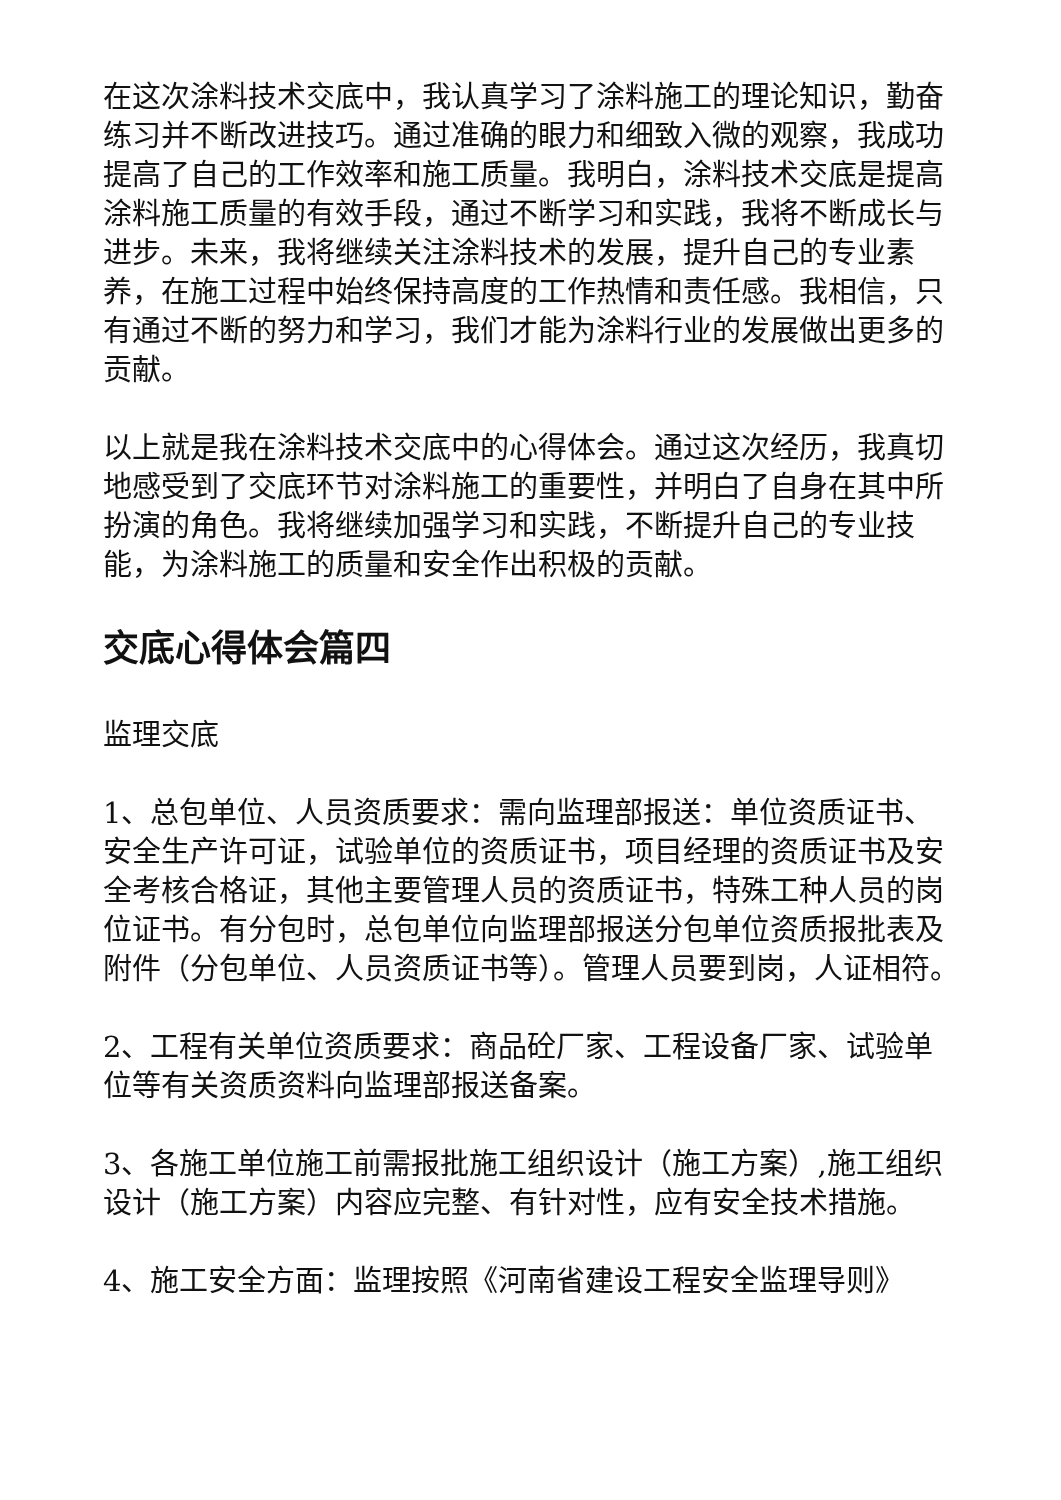在这次涂料技术交底中，我认真学习了涂料施工的理论知识，勤奋练习并不断改进技巧。通过准确的眼力和细致入微的观察，我成功提高了自己的工作效率和施工质量。我明白，涂料技术交底是提高涂料施工质量的有效手段，通过不断学习和实践，我将不断成长与进步。未来，我将继续关注涂料技术的发展，提升自己的专业素养，在施工过程中始终保持高度的工作热情和责任感。我相信，只有通过不断的努力和学习，我们才能为涂料行业的发展做出更多的贡献。
以上就是我在涂料技术交底中的心得体会。通过这次经历，我真切地感受到了交底环节对涂料施工的重要性，并明白了自身在其中所扮演的角色。我将继续加强学习和实践，不断提升自己的专业技能，为涂料施工的质量和安全作出积极的贡献。
交底心得体会篇四
监理交底
1、总包单位、人员资质要求：需向监理部报送：单位资质证书、安全生产许可证，试验单位的资质证书，项目经理的资质证书及安全考核合格证，其他主要管理人员的资质证书，特殊工种人员的岗位证书。有分包时，总包单位向监理部报送分包单位资质报批表及附件（分包单位、人员资质证书等）。管理人员要到岗，人证相符。
2、工程有关单位资质要求：商品砼厂家、工程设备厂家、试验单位等有关资质资料向监理部报送备案。
3、各施工单位施工前需报批施工组织设计（施工方案）,施工组织设计（施工方案）内容应完整、有针对性，应有安全技术措施。
4、施工安全方面：监理按照《河南省建设工程安全监理导则》